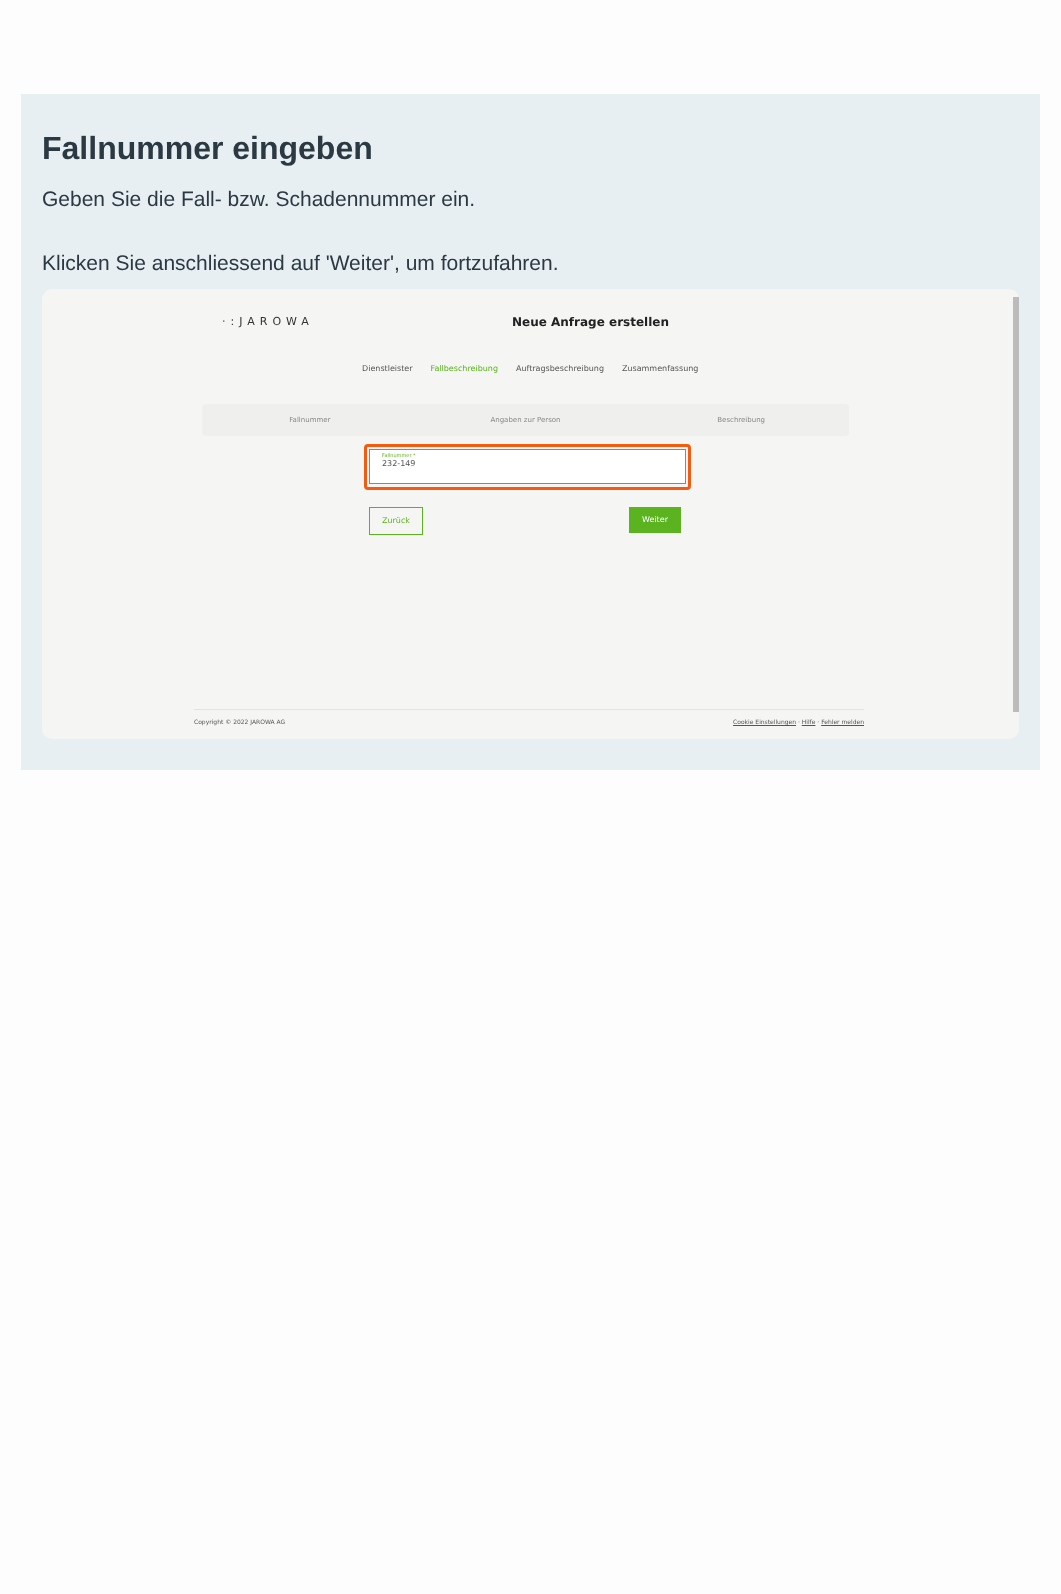Fallnummer eingeben
Geben Sie die Fall- bzw. Schadennummer ein.
Klicken Sie anschliessend auf 'Weiter', um fortzufahren.
·:JAROWA
Neue Anfrage erstellen
Dienstleister Fallbeschreibung Auftragsbeschreibung Zusammenfassung
Fallnummer Angaben zur Person Beschreibung
Fallnummer *
232-149
Zurück Weiter
Copyright © 2022 JAROWA AG Cookie Einstellungen · Hilfe · Fehler melden